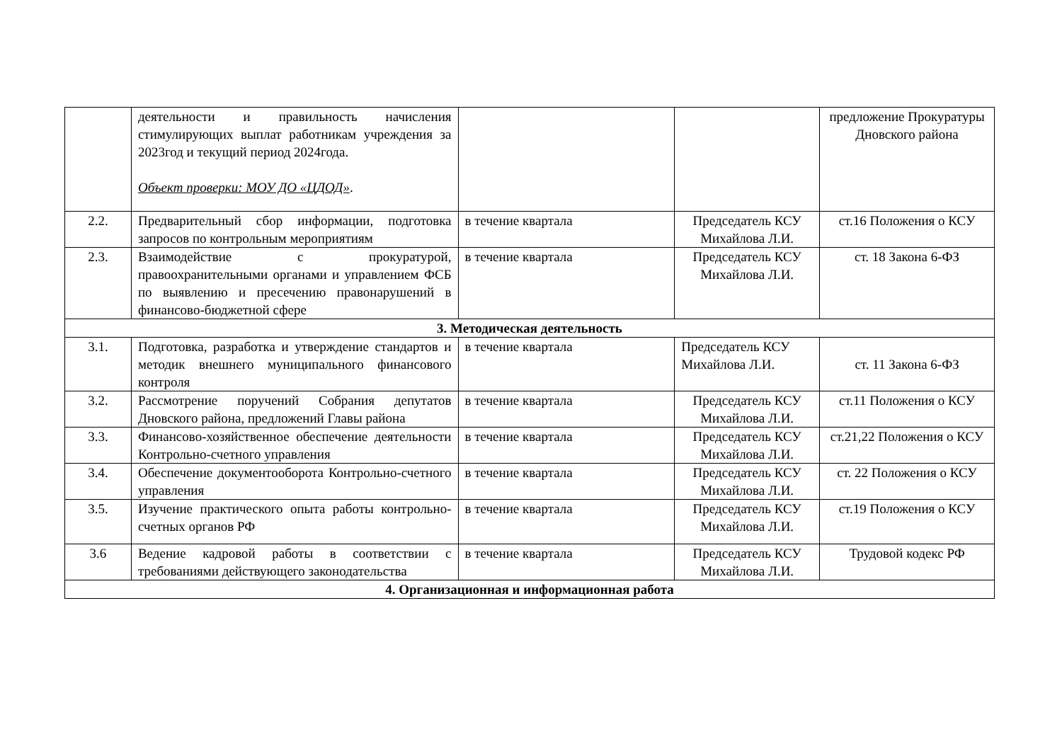| | деятельности и правильность начисления стимулирующих выплат работникам учреждения за 2023год и текущий период 2024года. Объект проверки: МОУ ДО «ЦДОД» . | | | предложение Прокуратуры Дновского района |
| 2.2. | Предварительный сбор информации, подготовка запросов по контрольным мероприятиям | в течение квартала | Председатель КСУ Михайлова Л.И. | ст.16 Положения о КСУ |
| 2.3. | Взаимодействие с прокуратурой, правоохранительными органами и управлением ФСБ по выявлению и пресечению правонарушений в финансово-бюджетной сфере | в течение квартала | Председатель КСУ Михайлова Л.И. | ст. 18 Закона 6-ФЗ |
| 3. Методическая деятельность | | | | |
| 3.1. | Подготовка, разработка и утверждение стандартов и методик внешнего муниципального финансового контроля | в течение квартала | Председатель КСУ Михайлова Л.И. | ст. 11 Закона 6-ФЗ |
| 3.2. | Рассмотрение поручений Собрания депутатов Дновского района, предложений Главы района | в течение квартала | Председатель КСУ Михайлова Л.И. | ст.11 Положения о КСУ |
| 3.3. | Финансово-хозяйственное обеспечение деятельности Контрольно-счетного управления | в течение квартала | Председатель КСУ Михайлова Л.И. | ст.21,22 Положения о КСУ |
| 3.4. | Обеспечение документооборота Контрольно-счетного управления | в течение квартала | Председатель КСУ Михайлова Л.И. | ст. 22 Положения о КСУ |
| 3.5. | Изучение практического опыта работы контрольно-счетных органов РФ | в течение квартала | Председатель КСУ Михайлова Л.И. | ст.19 Положения о КСУ |
| 3.6 | Ведение кадровой работы в соответствии с требованиями действующего законодательства | в течение квартала | Председатель КСУ Михайлова Л.И. | Трудовой кодекс РФ |
| 4. Организационная и информационная работа | | | | |